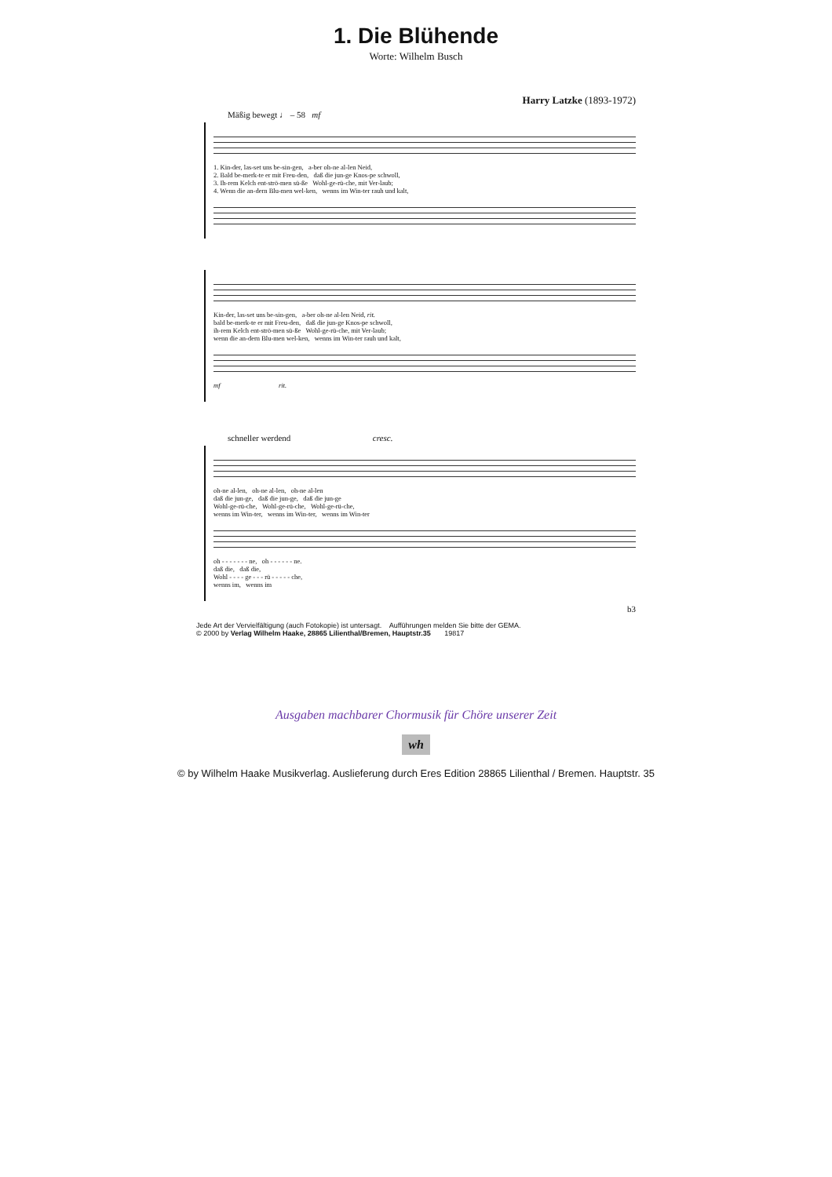1. Die Blühende
Worte: Wilhelm Busch
Harry Latzke (1893-1972)
Mäßig bewegt ♩ – 58 mf
1. Kin-der, las-set uns be-sin-gen, a-ber oh-ne al-len Neid, 2. Bald be-merk-te er mit Freu-den, daß die jun-ge Knos-pe schwoll, 3. Ih-rem Kelch ent-strö-men sü-ße Wohl-ge-rü-che, mit Ver-laub; 4. Wenn die an-dern Blu-men wel-ken, wenns im Win-ter rauh und kalt,
Kin-der, las-set uns be-sin-gen, a-ber oh-ne al-len Neid, rit. bald be-merk-te er mit Freu-den, daß die jun-ge Knos-pe schwoll, ih-rem Kelch ent-strö-men sü-ße Wohl-ge-rü-che, mit Ver-laub; wenn die an-dern Blu-men wel-ken, wenns im Win-ter rauh und kalt,
mf rit.
schneller werdend cresc.
oh-ne al-len, oh-ne al-len, oh-ne al-len daß die jun-ge, daß die jun-ge, daß die jun-ge Wohl-ge-rü-che, Wohl-ge-rü-che, Wohl-ge-rü-che, wenns im Win-ter, wenns im Win-ter, wenns im Win-ter
oh - - - - - - - ne, oh - - - - - - ne. daß die, daß die, Wohl - - - - ge - - - rü - - - - - che, wenns im, wenns im
b3
Jede Art der Vervielfältigung (auch Fotokopie) ist untersagt. Aufführungen melden Sie bitte der GEMA.
© 2000 by Verlag Wilhelm Haake, 28865 Lilienthal/Bremen, Hauptstr.35 19817
Ausgaben machbarer Chormusik für Chöre unserer Zeit
wh
© by Wilhelm Haake Musikverlag. Auslieferung durch Eres Edition 28865 Lilienthal / Bremen. Hauptstr. 35